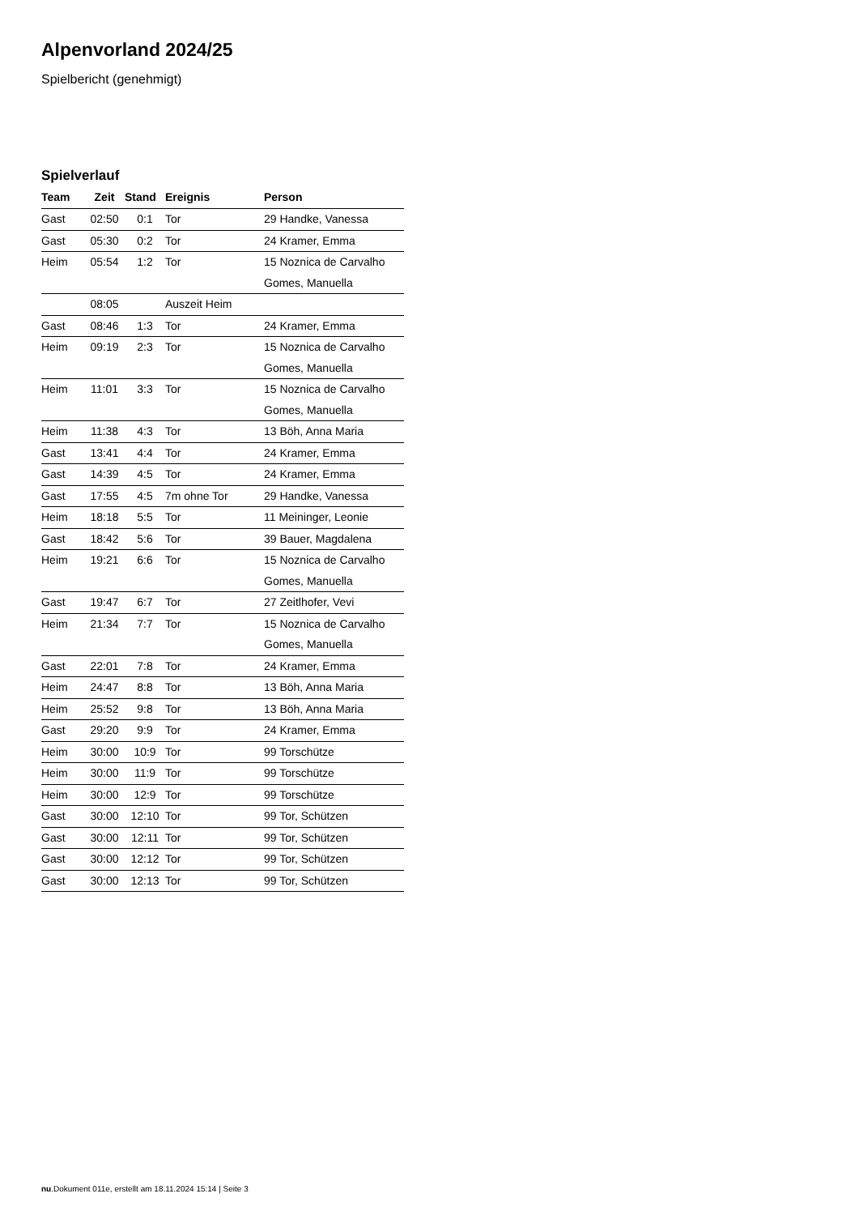Alpenvorland 2024/25
Spielbericht (genehmigt)
Spielverlauf
| Team | Zeit | Stand | Ereignis | Person |
| --- | --- | --- | --- | --- |
| Gast | 02:50 | 0:1 | Tor | 29 Handke, Vanessa |
| Gast | 05:30 | 0:2 | Tor | 24 Kramer, Emma |
| Heim | 05:54 | 1:2 | Tor | 15 Noznica de Carvalho Gomes, Manuella |
| | 08:05 | | Auszeit Heim | |
| Gast | 08:46 | 1:3 | Tor | 24 Kramer, Emma |
| Heim | 09:19 | 2:3 | Tor | 15 Noznica de Carvalho Gomes, Manuella |
| Heim | 11:01 | 3:3 | Tor | 15 Noznica de Carvalho Gomes, Manuella |
| Heim | 11:38 | 4:3 | Tor | 13 Böh, Anna Maria |
| Gast | 13:41 | 4:4 | Tor | 24 Kramer, Emma |
| Gast | 14:39 | 4:5 | Tor | 24 Kramer, Emma |
| Gast | 17:55 | 4:5 | 7m ohne Tor | 29 Handke, Vanessa |
| Heim | 18:18 | 5:5 | Tor | 11 Meininger, Leonie |
| Gast | 18:42 | 5:6 | Tor | 39 Bauer, Magdalena |
| Heim | 19:21 | 6:6 | Tor | 15 Noznica de Carvalho Gomes, Manuella |
| Gast | 19:47 | 6:7 | Tor | 27 Zeitlhofer, Vevi |
| Heim | 21:34 | 7:7 | Tor | 15 Noznica de Carvalho Gomes, Manuella |
| Gast | 22:01 | 7:8 | Tor | 24 Kramer, Emma |
| Heim | 24:47 | 8:8 | Tor | 13 Böh, Anna Maria |
| Heim | 25:52 | 9:8 | Tor | 13 Böh, Anna Maria |
| Gast | 29:20 | 9:9 | Tor | 24 Kramer, Emma |
| Heim | 30:00 | 10:9 | Tor | 99 Torschütze |
| Heim | 30:00 | 11:9 | Tor | 99 Torschütze |
| Heim | 30:00 | 12:9 | Tor | 99 Torschütze |
| Gast | 30:00 | 12:10 | Tor | 99 Tor, Schützen |
| Gast | 30:00 | 12:11 | Tor | 99 Tor, Schützen |
| Gast | 30:00 | 12:12 | Tor | 99 Tor, Schützen |
| Gast | 30:00 | 12:13 | Tor | 99 Tor, Schützen |
nu.Dokument 011e, erstellt am 18.11.2024 15:14 | Seite 3